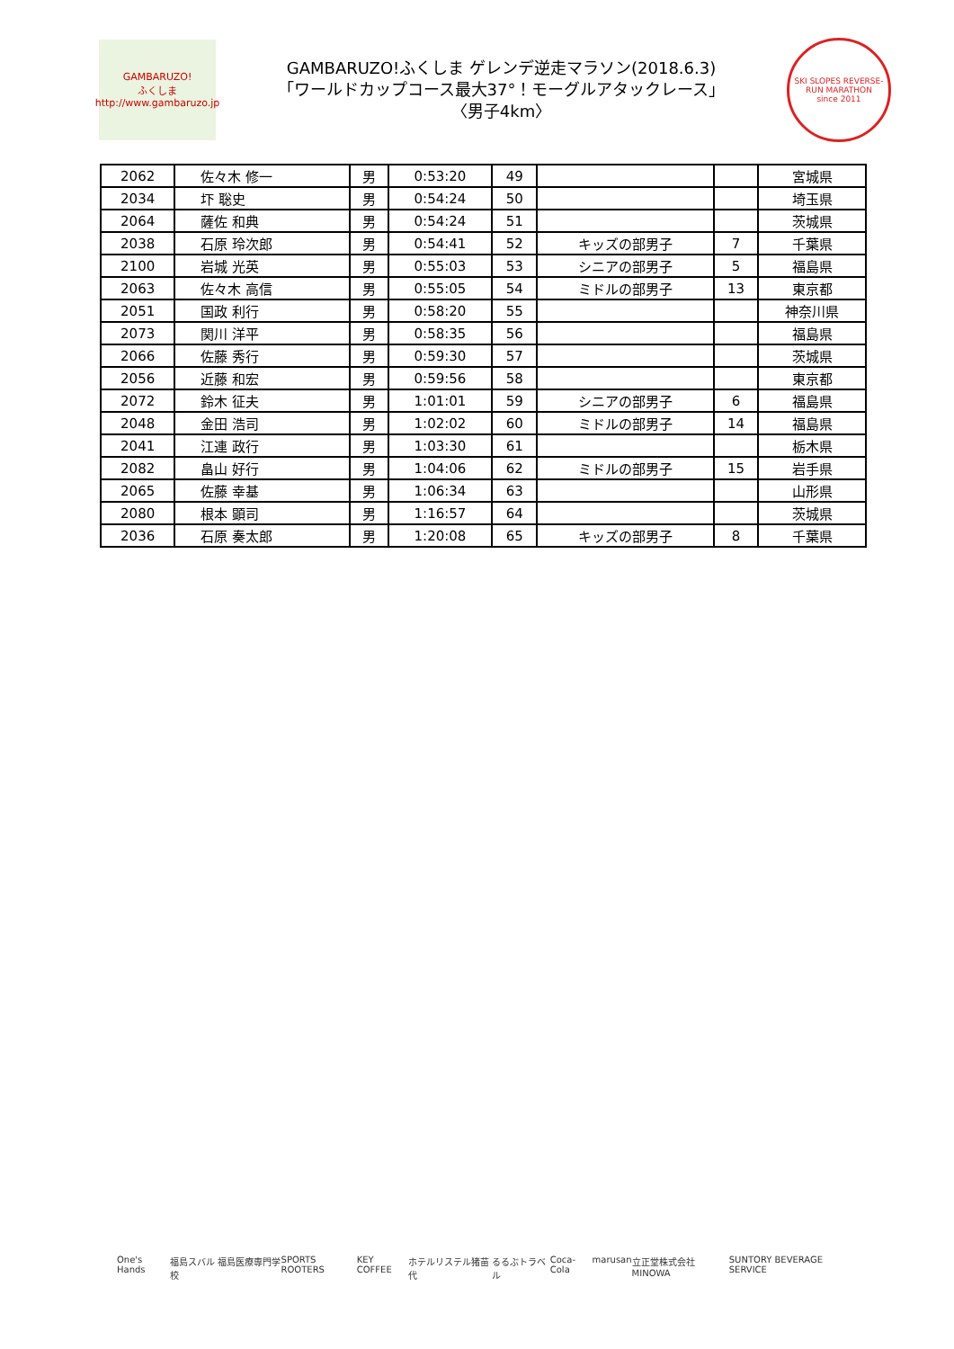GAMBARUZO!
ふくしま
http://www.gambaruzo.jp
GAMBARUZO!ふくしま ゲレンデ逆走マラソン(2018.6.3)
「ワールドカップコース最大37°！モーグルアタックレース」
〈男子4km〉
SKI SLOPES REVERSE-RUN MARATHON
since 2011
| 2062 | 佐々木 修一 | 男 | 0:53:20 | 49 | | | 宮城県 |
| 2034 | 圷 聡史 | 男 | 0:54:24 | 50 | | | 埼玉県 |
| 2064 | 薩佐 和典 | 男 | 0:54:24 | 51 | | | 茨城県 |
| 2038 | 石原 玲次郎 | 男 | 0:54:41 | 52 | キッズの部男子 | 7 | 千葉県 |
| 2100 | 岩城 光英 | 男 | 0:55:03 | 53 | シニアの部男子 | 5 | 福島県 |
| 2063 | 佐々木 高信 | 男 | 0:55:05 | 54 | ミドルの部男子 | 13 | 東京都 |
| 2051 | 国政 利行 | 男 | 0:58:20 | 55 | | | 神奈川県 |
| 2073 | 関川 洋平 | 男 | 0:58:35 | 56 | | | 福島県 |
| 2066 | 佐藤 秀行 | 男 | 0:59:30 | 57 | | | 茨城県 |
| 2056 | 近藤 和宏 | 男 | 0:59:56 | 58 | | | 東京都 |
| 2072 | 鈴木 征夫 | 男 | 1:01:01 | 59 | シニアの部男子 | 6 | 福島県 |
| 2048 | 金田 浩司 | 男 | 1:02:02 | 60 | ミドルの部男子 | 14 | 福島県 |
| 2041 | 江連 政行 | 男 | 1:03:30 | 61 | | | 栃木県 |
| 2082 | 畠山 好行 | 男 | 1:04:06 | 62 | ミドルの部男子 | 15 | 岩手県 |
| 2065 | 佐藤 幸基 | 男 | 1:06:34 | 63 | | | 山形県 |
| 2080 | 根本 顕司 | 男 | 1:16:57 | 64 | | | 茨城県 |
| 2036 | 石原 奏太郎 | 男 | 1:20:08 | 65 | キッズの部男子 | 8 | 千葉県 |
One's Hands 福島スバル 福島医療専門学校 SPORTS ROOTERS KEY COFFEE ホテルリステル猪苗代 るるぶトラベル Coca-Cola marusan 立正堂株式会社 MINOWA SUNTORY BEVERAGE SERVICE